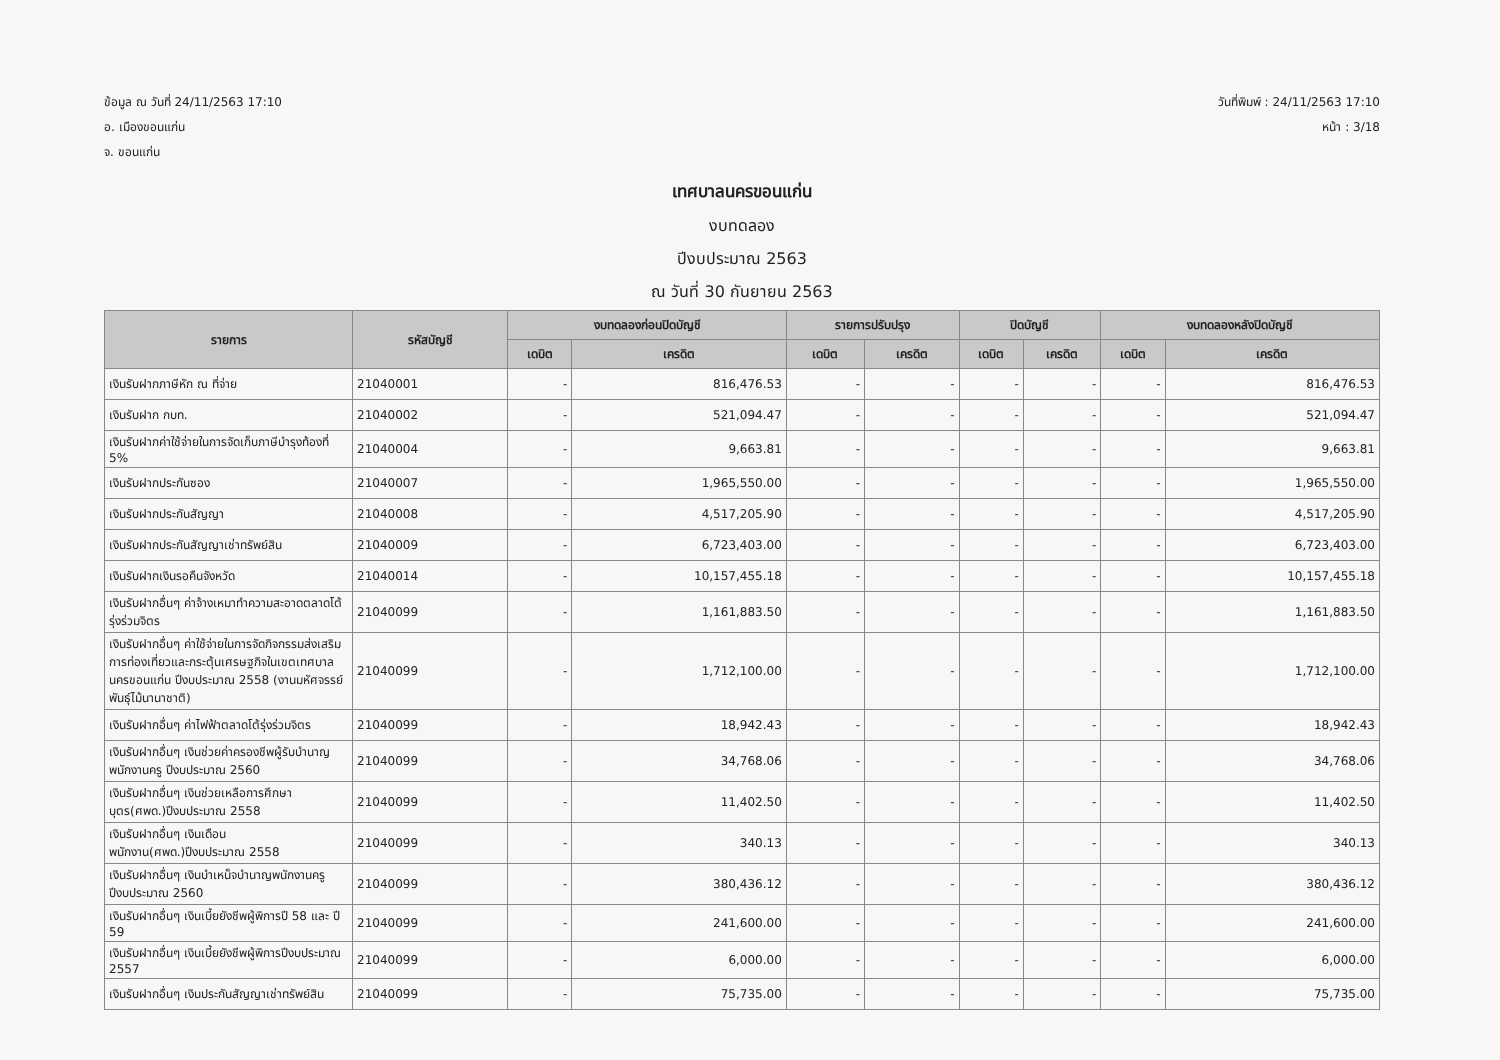ข้อมูล ณ วันที่ 24/11/2563 17:10
อ. เมืองขอนแก่น
จ. ขอนแก่น
วันที่พิมพ์ : 24/11/2563 17:10
หน้า : 3/18
เทศบาลนครขอนแก่น
งบทดลอง
ปีงบประมาณ 2563
ณ วันที่ 30 กันยายน 2563
| รายการ | รหัสบัญชี | งบทดลองก่อนปิดบัญชี | | รายการปรับปรุง | | ปิดบัญชี | | งบทดลองหลังปิดบัญชี | |
| --- | --- | --- | --- | --- | --- | --- | --- | --- | --- |
| | | เดบิต | เครดิต | เดบิต | เครดิต | เดบิต | เครดิต | เดบิต | เครดิต |
| เงินรับฝากภาษีหัก ณ ที่จ่าย | 21040001 | - | 816,476.53 | - | - | - | - | - | 816,476.53 |
| เงินรับฝาก กบท. | 21040002 | - | 521,094.47 | - | - | - | - | - | 521,094.47 |
| เงินรับฝากค่าใช้จ่ายในการจัดเก็บภาษีบำรุงท้องที่ 5% | 21040004 | - | 9,663.81 | - | - | - | - | - | 9,663.81 |
| เงินรับฝากประกันซอง | 21040007 | - | 1,965,550.00 | - | - | - | - | - | 1,965,550.00 |
| เงินรับฝากประกันสัญญา | 21040008 | - | 4,517,205.90 | - | - | - | - | - | 4,517,205.90 |
| เงินรับฝากประกันสัญญาเช่าทรัพย์สิน | 21040009 | - | 6,723,403.00 | - | - | - | - | - | 6,723,403.00 |
| เงินรับฝากเงินรอคืนจังหวัด | 21040014 | - | 10,157,455.18 | - | - | - | - | - | 10,157,455.18 |
| เงินรับฝากอื่นๆ ค่าจ้างเหมาทำความสะอาดตลาดโต้รุ่งร่วมจิตร | 21040099 | - | 1,161,883.50 | - | - | - | - | - | 1,161,883.50 |
| เงินรับฝากอื่นๆ ค่าใช้จ่ายในการจัดกิจกรรมส่งเสริมการท่องเที่ยวและกระตุ้นเศรษฐกิจในเขตเทศบาลนครขอนแก่น ปีงบประมาณ 2558 (งานมหัศจรรย์พันธุ์ไม้นานาชาติ) | 21040099 | - | 1,712,100.00 | - | - | - | - | - | 1,712,100.00 |
| เงินรับฝากอื่นๆ ค่าไฟฟ้าตลาดโต้รุ่งร่วมจิตร | 21040099 | - | 18,942.43 | - | - | - | - | - | 18,942.43 |
| เงินรับฝากอื่นๆ เงินช่วยค่าครองชีพผู้รับบำนาญพนักงานครู ปีงบประมาณ 2560 | 21040099 | - | 34,768.06 | - | - | - | - | - | 34,768.06 |
| เงินรับฝากอื่นๆ เงินช่วยเหลือการศึกษาบุตร(ศพด.)ปีงบประมาณ 2558 | 21040099 | - | 11,402.50 | - | - | - | - | - | 11,402.50 |
| เงินรับฝากอื่นๆ เงินเดือนพนักงาน(ศพด.)ปีงบประมาณ 2558 | 21040099 | - | 340.13 | - | - | - | - | - | 340.13 |
| เงินรับฝากอื่นๆ เงินบำเหน็จบำนาญพนักงานครู ปีงบประมาณ 2560 | 21040099 | - | 380,436.12 | - | - | - | - | - | 380,436.12 |
| เงินรับฝากอื่นๆ เงินเบี้ยยังชีพผู้พิการปี 58 และ ปี 59 | 21040099 | - | 241,600.00 | - | - | - | - | - | 241,600.00 |
| เงินรับฝากอื่นๆ เงินเบี้ยยังชีพผู้พิการปีงบประมาณ 2557 | 21040099 | - | 6,000.00 | - | - | - | - | - | 6,000.00 |
| เงินรับฝากอื่นๆ เงินประกันสัญญาเช่าทรัพย์สิน | 21040099 | - | 75,735.00 | - | - | - | - | - | 75,735.00 |